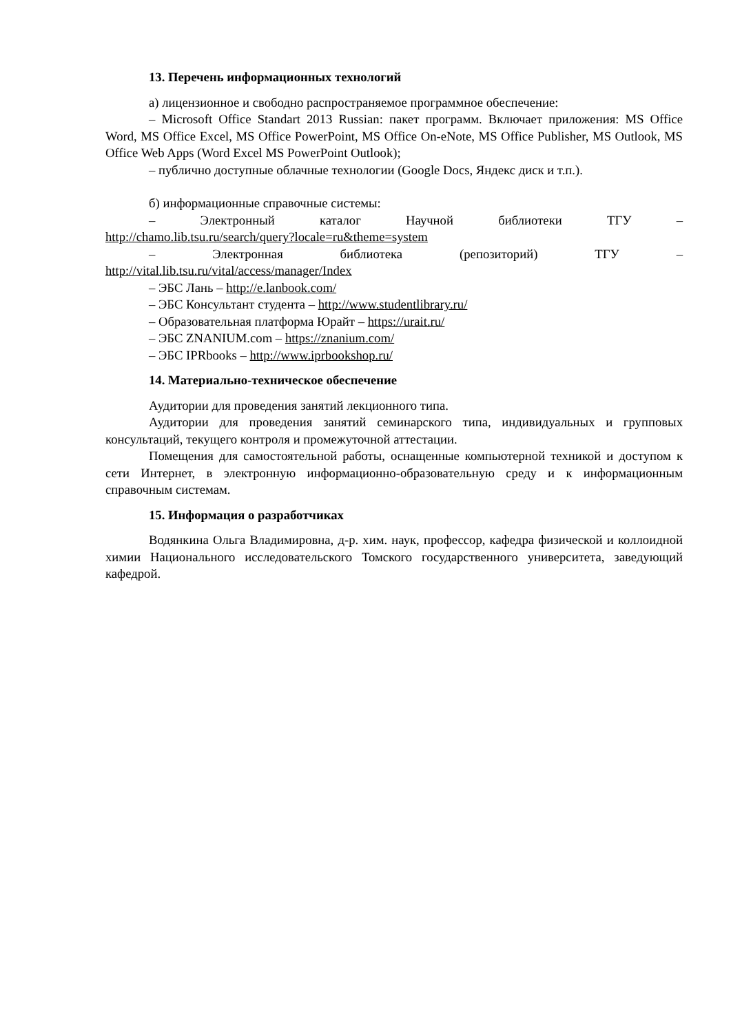13. Перечень информационных технологий
а) лицензионное и свободно распространяемое программное обеспечение:
– Microsoft Office Standart 2013 Russian: пакет программ. Включает приложения: MS Office Word, MS Office Excel, MS Office PowerPoint, MS Office On-eNote, MS Office Publisher, MS Outlook, MS Office Web Apps (Word Excel MS PowerPoint Outlook);
– публично доступные облачные технологии (Google Docs, Яндекс диск и т.п.).
б) информационные справочные системы:
– Электронный каталог Научной библиотеки ТГУ –
http://chamo.lib.tsu.ru/search/query?locale=ru&theme=system
– Электронная библиотека (репозиторий) ТГУ –
http://vital.lib.tsu.ru/vital/access/manager/Index
– ЭБС Лань – http://e.lanbook.com/
– ЭБС Консультант студента – http://www.studentlibrary.ru/
– Образовательная платформа Юрайт – https://urait.ru/
– ЭБС ZNANIUM.com – https://znanium.com/
– ЭБС IPRbooks – http://www.iprbookshop.ru/
14. Материально-техническое обеспечение
Аудитории для проведения занятий лекционного типа.
Аудитории для проведения занятий семинарского типа, индивидуальных и групповых консультаций, текущего контроля и промежуточной аттестации.
Помещения для самостоятельной работы, оснащенные компьютерной техникой и доступом к сети Интернет, в электронную информационно-образовательную среду и к информационным справочным системам.
15. Информация о разработчиках
Водянкина Ольга Владимировна, д-р. хим. наук, профессор, кафедра физической и коллоидной химии Национального исследовательского Томского государственного университета, заведующий кафедрой.